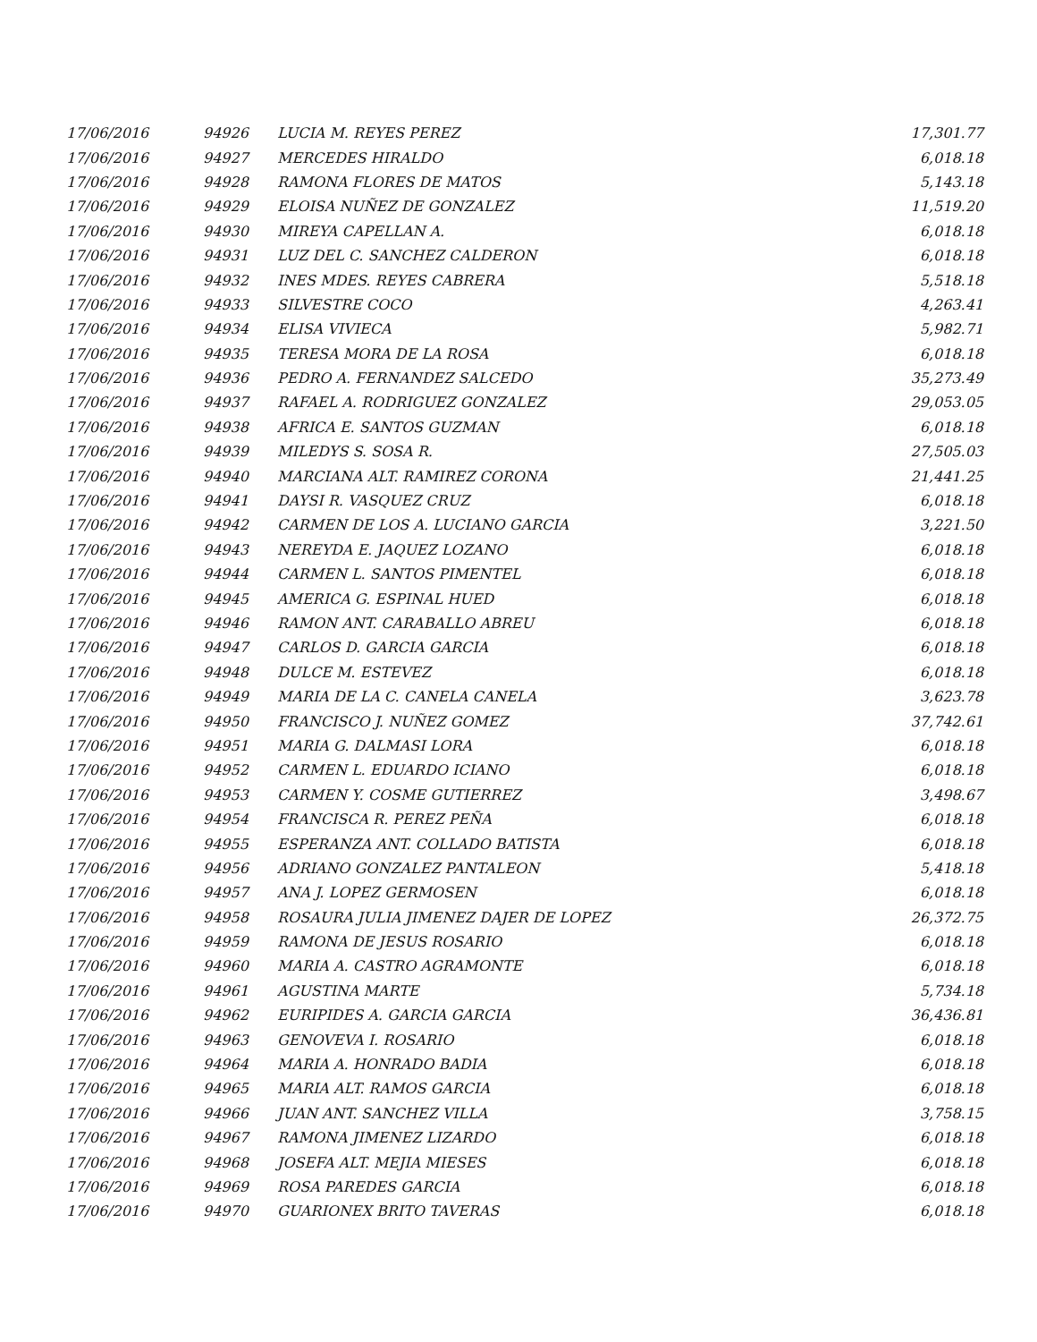| 17/06/2016 | 94926 | LUCIA M. REYES PEREZ | 17,301.77 |
| 17/06/2016 | 94927 | MERCEDES HIRALDO | 6,018.18 |
| 17/06/2016 | 94928 | RAMONA FLORES DE MATOS | 5,143.18 |
| 17/06/2016 | 94929 | ELOISA NUÑEZ DE GONZALEZ | 11,519.20 |
| 17/06/2016 | 94930 | MIREYA CAPELLAN A. | 6,018.18 |
| 17/06/2016 | 94931 | LUZ DEL C. SANCHEZ CALDERON | 6,018.18 |
| 17/06/2016 | 94932 | INES MDES. REYES CABRERA | 5,518.18 |
| 17/06/2016 | 94933 | SILVESTRE COCO | 4,263.41 |
| 17/06/2016 | 94934 | ELISA VIVIECA | 5,982.71 |
| 17/06/2016 | 94935 | TERESA MORA DE LA ROSA | 6,018.18 |
| 17/06/2016 | 94936 | PEDRO A. FERNANDEZ SALCEDO | 35,273.49 |
| 17/06/2016 | 94937 | RAFAEL A. RODRIGUEZ GONZALEZ | 29,053.05 |
| 17/06/2016 | 94938 | AFRICA E. SANTOS GUZMAN | 6,018.18 |
| 17/06/2016 | 94939 | MILEDYS S. SOSA R. | 27,505.03 |
| 17/06/2016 | 94940 | MARCIANA ALT. RAMIREZ CORONA | 21,441.25 |
| 17/06/2016 | 94941 | DAYSI R. VASQUEZ CRUZ | 6,018.18 |
| 17/06/2016 | 94942 | CARMEN DE LOS A. LUCIANO GARCIA | 3,221.50 |
| 17/06/2016 | 94943 | NEREYDA E. JAQUEZ LOZANO | 6,018.18 |
| 17/06/2016 | 94944 | CARMEN L. SANTOS PIMENTEL | 6,018.18 |
| 17/06/2016 | 94945 | AMERICA G. ESPINAL HUED | 6,018.18 |
| 17/06/2016 | 94946 | RAMON ANT. CARABALLO ABREU | 6,018.18 |
| 17/06/2016 | 94947 | CARLOS D. GARCIA GARCIA | 6,018.18 |
| 17/06/2016 | 94948 | DULCE M. ESTEVEZ | 6,018.18 |
| 17/06/2016 | 94949 | MARIA DE LA C. CANELA CANELA | 3,623.78 |
| 17/06/2016 | 94950 | FRANCISCO J. NUÑEZ GOMEZ | 37,742.61 |
| 17/06/2016 | 94951 | MARIA G. DALMASI LORA | 6,018.18 |
| 17/06/2016 | 94952 | CARMEN L. EDUARDO ICIANO | 6,018.18 |
| 17/06/2016 | 94953 | CARMEN Y. COSME GUTIERREZ | 3,498.67 |
| 17/06/2016 | 94954 | FRANCISCA R. PEREZ PEÑA | 6,018.18 |
| 17/06/2016 | 94955 | ESPERANZA ANT. COLLADO BATISTA | 6,018.18 |
| 17/06/2016 | 94956 | ADRIANO GONZALEZ PANTALEON | 5,418.18 |
| 17/06/2016 | 94957 | ANA J. LOPEZ GERMOSEN | 6,018.18 |
| 17/06/2016 | 94958 | ROSAURA JULIA JIMENEZ DAJER DE LOPEZ | 26,372.75 |
| 17/06/2016 | 94959 | RAMONA DE JESUS ROSARIO | 6,018.18 |
| 17/06/2016 | 94960 | MARIA A. CASTRO AGRAMONTE | 6,018.18 |
| 17/06/2016 | 94961 | AGUSTINA MARTE | 5,734.18 |
| 17/06/2016 | 94962 | EURIPIDES A. GARCIA GARCIA | 36,436.81 |
| 17/06/2016 | 94963 | GENOVEVA I. ROSARIO | 6,018.18 |
| 17/06/2016 | 94964 | MARIA A. HONRADO BADIA | 6,018.18 |
| 17/06/2016 | 94965 | MARIA ALT. RAMOS GARCIA | 6,018.18 |
| 17/06/2016 | 94966 | JUAN ANT. SANCHEZ VILLA | 3,758.15 |
| 17/06/2016 | 94967 | RAMONA JIMENEZ LIZARDO | 6,018.18 |
| 17/06/2016 | 94968 | JOSEFA ALT. MEJIA MIESES | 6,018.18 |
| 17/06/2016 | 94969 | ROSA PAREDES GARCIA | 6,018.18 |
| 17/06/2016 | 94970 | GUARIONEX BRITO TAVERAS | 6,018.18 |